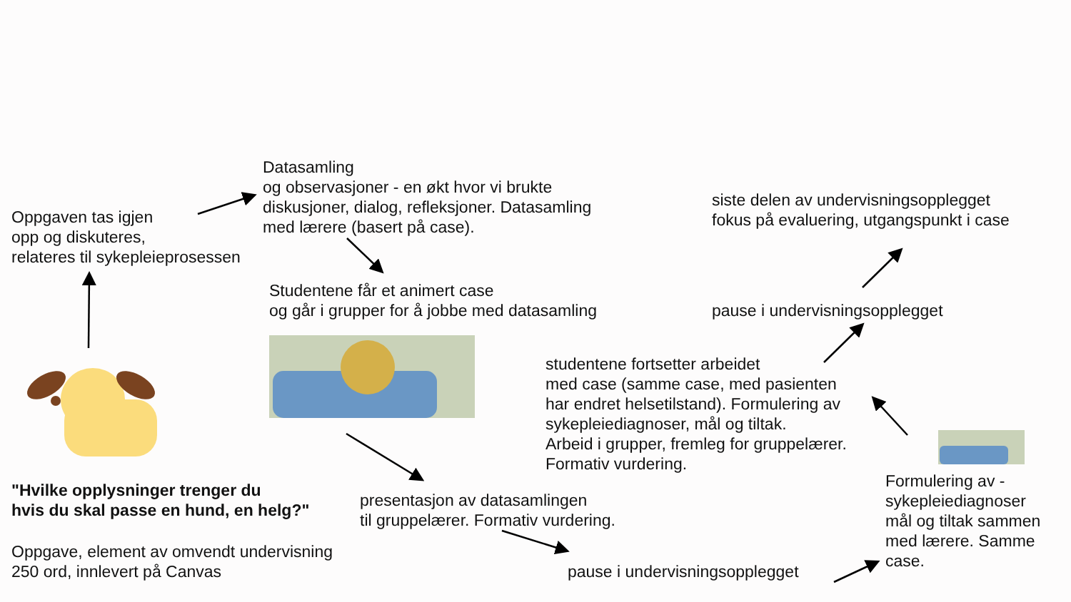Oppgaven tas igjen
opp og diskuteres,
relateres til sykepleieprosessen
Datasamling
og observasjoner - en økt hvor vi brukte
diskusjoner, dialog, refleksjoner. Datasamling
med lærere (basert på case).
siste delen av undervisningsopplegget
fokus på evaluering, utgangspunkt i case
Studentene får et animert case
og går i grupper for å jobbe med datasamling
pause i undervisningsopplegget
studentene fortsetter arbeidet
med case (samme case, med pasienten
har endret helsetilstand). Formulering av
sykepleiediagnoser, mål og tiltak.
Arbeid i grupper, fremleg for gruppelærer.
Formativ vurdering.
"Hvilke opplysninger trenger du
hvis du skal passe en hund, en helg?"
presentasjon av datasamlingen
til gruppelærer. Formativ vurdering.
Formulering av -
sykepleiediagnoser
mål og tiltak sammen
med lærere. Samme
case.
Oppgave, element av omvendt undervisning
250 ord, innlevert på Canvas
pause i undervisningsopplegget